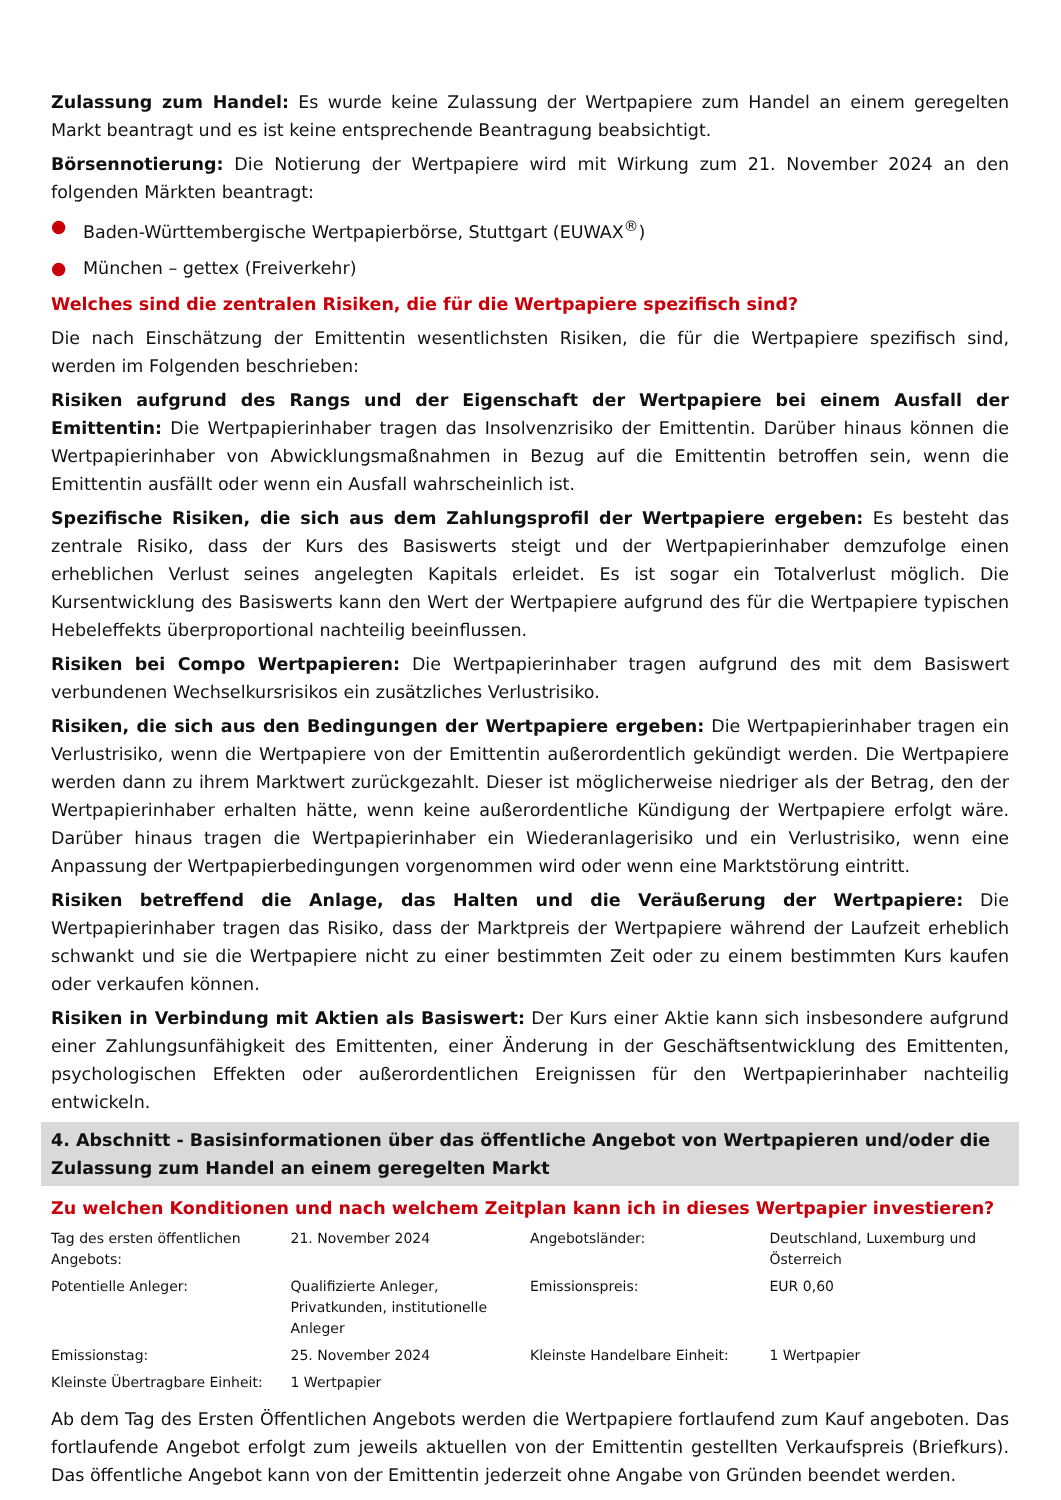Zulassung zum Handel: Es wurde keine Zulassung der Wertpapiere zum Handel an einem geregelten Markt beantragt und es ist keine entsprechende Beantragung beabsichtigt.
Börsennotierung: Die Notierung der Wertpapiere wird mit Wirkung zum 21. November 2024 an den folgenden Märkten beantragt:
● Baden-Württembergische Wertpapierbörse, Stuttgart (EUWAX<sup>®</sup>)
● München – gettex (Freiverkehr)
Welches sind die zentralen Risiken, die für die Wertpapiere spezifisch sind?
Die nach Einschätzung der Emittentin wesentlichsten Risiken, die für die Wertpapiere spezifisch sind, werden im Folgenden beschrieben:
Risiken aufgrund des Rangs und der Eigenschaft der Wertpapiere bei einem Ausfall der Emittentin: Die Wertpapierinhaber tragen das Insolvenzrisiko der Emittentin. Darüber hinaus können die Wertpapierinhaber von Abwicklungsmaßnahmen in Bezug auf die Emittentin betroffen sein, wenn die Emittentin ausfällt oder wenn ein Ausfall wahrscheinlich ist.
Spezifische Risiken, die sich aus dem Zahlungsprofil der Wertpapiere ergeben: Es besteht das zentrale Risiko, dass der Kurs des Basiswerts steigt und der Wertpapierinhaber demzufolge einen erheblichen Verlust seines angelegten Kapitals erleidet. Es ist sogar ein Totalverlust möglich. Die Kursentwicklung des Basiswerts kann den Wert der Wertpapiere aufgrund des für die Wertpapiere typischen Hebeleffekts überproportional nachteilig beeinflussen.
Risiken bei Compo Wertpapieren: Die Wertpapierinhaber tragen aufgrund des mit dem Basiswert verbundenen Wechselkursrisikos ein zusätzliches Verlustrisiko.
Risiken, die sich aus den Bedingungen der Wertpapiere ergeben: Die Wertpapierinhaber tragen ein Verlustrisiko, wenn die Wertpapiere von der Emittentin außerordentlich gekündigt werden. Die Wertpapiere werden dann zu ihrem Marktwert zurückgezahlt. Dieser ist möglicherweise niedriger als der Betrag, den der Wertpapierinhaber erhalten hätte, wenn keine außerordentliche Kündigung der Wertpapiere erfolgt wäre. Darüber hinaus tragen die Wertpapierinhaber ein Wiederanlagerisiko und ein Verlustrisiko, wenn eine Anpassung der Wertpapierbedingungen vorgenommen wird oder wenn eine Marktstörung eintritt.
Risiken betreffend die Anlage, das Halten und die Veräußerung der Wertpapiere: Die Wertpapierinhaber tragen das Risiko, dass der Marktpreis der Wertpapiere während der Laufzeit erheblich schwankt und sie die Wertpapiere nicht zu einer bestimmten Zeit oder zu einem bestimmten Kurs kaufen oder verkaufen können.
Risiken in Verbindung mit Aktien als Basiswert: Der Kurs einer Aktie kann sich insbesondere aufgrund einer Zahlungsunfähigkeit des Emittenten, einer Änderung in der Geschäftsentwicklung des Emittenten, psychologischen Effekten oder außerordentlichen Ereignissen für den Wertpapierinhaber nachteilig entwickeln.
4. Abschnitt - Basisinformationen über das öffentliche Angebot von Wertpapieren und/oder die Zulassung zum Handel an einem geregelten Markt
Zu welchen Konditionen und nach welchem Zeitplan kann ich in dieses Wertpapier investieren?
| Tag des ersten öffentlichen Angebots: | 21. November 2024 | Angebotsländer: | Deutschland, Luxemburg und Österreich |
| Potentielle Anleger: | Qualifizierte Anleger, Privatkunden, institutionelle Anleger | Emissionspreis: | EUR 0,60 |
| Emissionstag: | 25. November 2024 | Kleinste Handelbare Einheit: | 1 Wertpapier |
| Kleinste Übertragbare Einheit: | 1 Wertpapier | | |
Ab dem Tag des Ersten Öffentlichen Angebots werden die Wertpapiere fortlaufend zum Kauf angeboten. Das fortlaufende Angebot erfolgt zum jeweils aktuellen von der Emittentin gestellten Verkaufspreis (Briefkurs). Das öffentliche Angebot kann von der Emittentin jederzeit ohne Angabe von Gründen beendet werden.